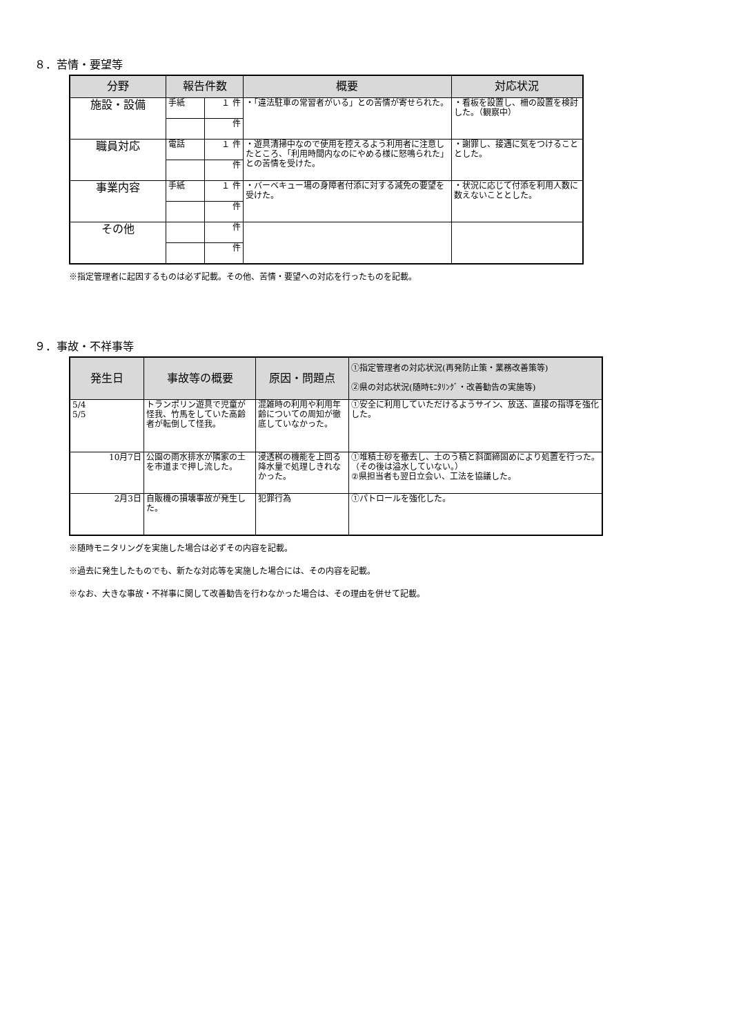８．苦情・要望等
| 分野 | 報告件数 | | 概要 | 対応状況 |
| --- | --- | --- | --- | --- |
| 施設・設備 | 手紙 | １ 件 | ・「違法駐車の常習者がいる」との苦情が寄せられた。 | ・看板を設置し、柵の設置を検討した。（観察中） |
| | | 件 | | |
| 職員対応 | 電話 | １ 件 | ・遊具清掃中なので使用を控えるよう利用者に注意したところ、「利用時間内なのにやめる様に怒鳴られた」との苦情を受けた。 | ・謝罪し、接遇に気をつけることとした。 |
| | | 件 | | |
| 事業内容 | 手紙 | １ 件 | ・バーベキュー場の身障者付添に対する減免の要望を受けた。 | ・状況に応じて付添を利用人数に数えないこととした。 |
| | | 件 | | |
| その他 | | 件 | | |
| | | 件 | | |
※指定管理者に起因するものは必ず記載。その他、苦情・要望への対応を行ったものを記載。
９．事故・不祥事等
| 発生日 | 事故等の概要 | 原因・問題点 | ①指定管理者の対応状況(再発防止策・業務改善策等) ②県の対応状況(随時ﾓﾆﾀﾘﾝｸﾞ・改善勧告の実施等) |
| --- | --- | --- | --- |
| 5/4 5/5 | トランポリン遊具で児童が怪我、竹馬をしていた高齢者が転倒して怪我。 | 混雑時の利用や利用年齢についての周知が徹底していなかった。 | ①安全に利用していただけるようサイン、放送、直接の指導を強化した。 |
| 10月7日 | 公園の雨水排水が隣家の土を市道まで押し流した。 | 浸透桝の機能を上回る降水量で処理しきれなかった。 | ①堆積土砂を撤去し、土のう積と斜面締固めにより処置を行った。（その後は溢水していない。） ②県担当者も翌日立会い、工法を協議した。 |
| 2月3日 | 自販機の損壊事故が発生した。 | 犯罪行為 | ①パトロールを強化した。 |
※随時モニタリングを実施した場合は必ずその内容を記載。
※過去に発生したものでも、新たな対応等を実施した場合には、その内容を記載。
※なお、大きな事故・不祥事に関して改善勧告を行わなかった場合は、その理由を併せて記載。